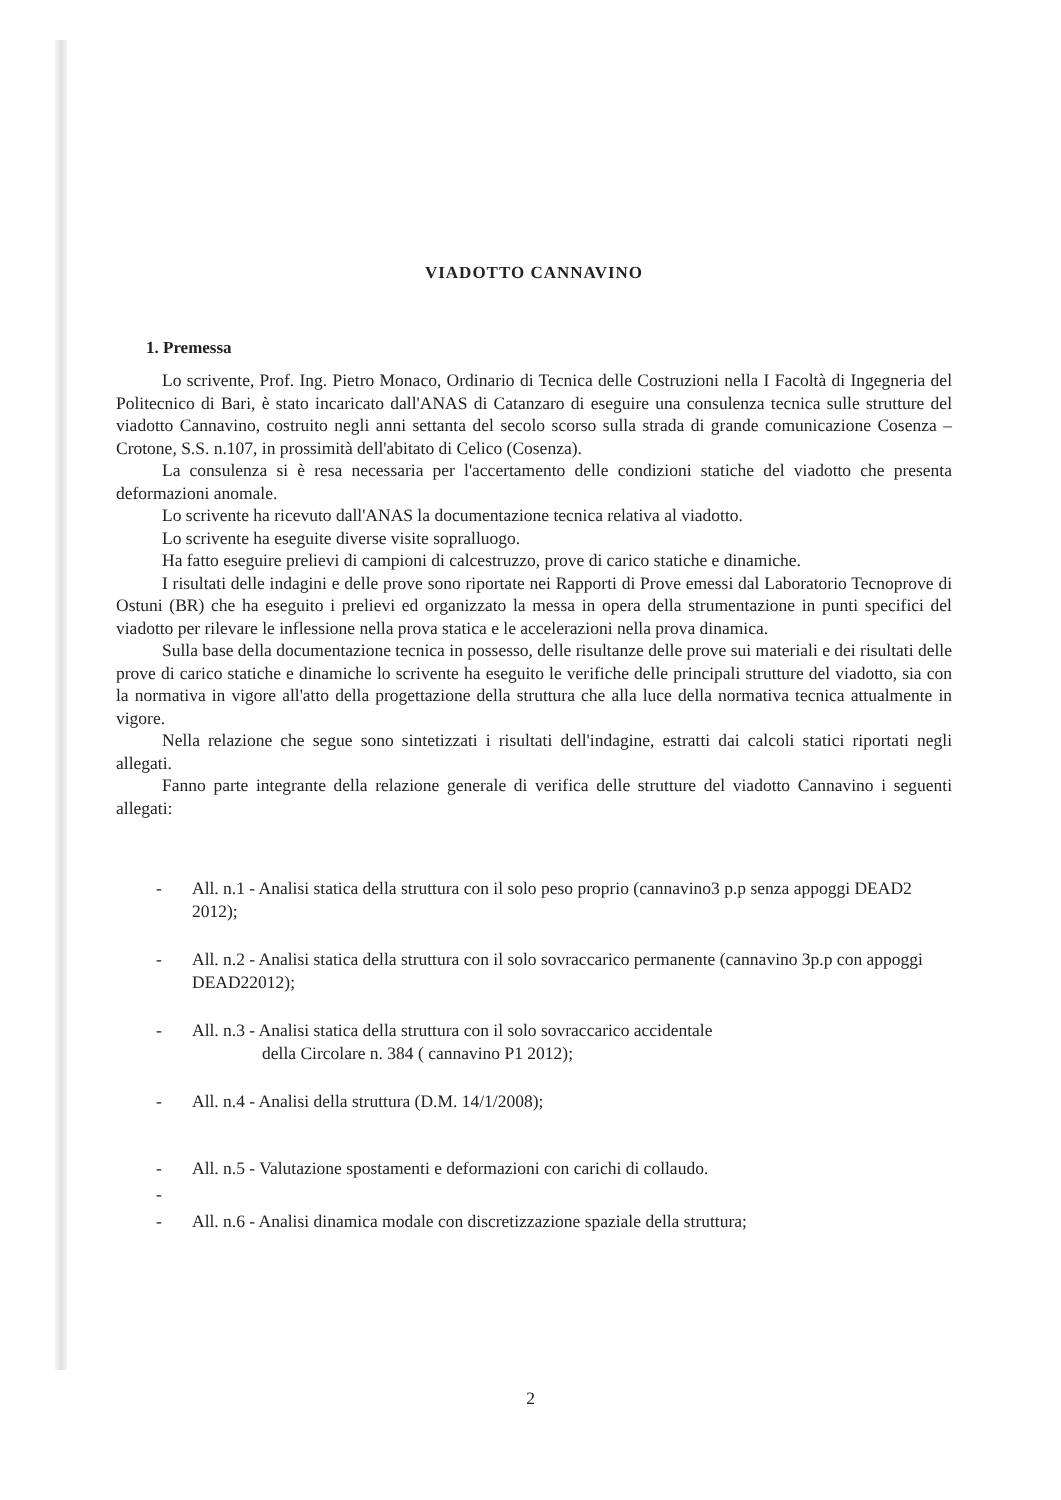VIADOTTO CANNAVINO
1. Premessa
Lo scrivente, Prof. Ing. Pietro Monaco, Ordinario di Tecnica delle Costruzioni nella I Facoltà di Ingegneria del Politecnico di Bari, è stato incaricato dall'ANAS di Catanzaro di eseguire una consulenza tecnica sulle strutture del viadotto Cannavino, costruito negli anni settanta del secolo scorso sulla strada di grande comunicazione Cosenza – Crotone, S.S. n.107, in prossimità dell'abitato di Celico (Cosenza).
La consulenza si è resa necessaria per l'accertamento delle condizioni statiche del viadotto che presenta deformazioni anomale.
Lo scrivente ha ricevuto dall'ANAS la documentazione tecnica relativa al viadotto.
Lo scrivente ha eseguite diverse visite sopralluogo.
Ha fatto eseguire prelievi di campioni di calcestruzzo, prove di carico statiche e dinamiche.
I risultati delle indagini e delle prove sono riportate nei Rapporti di Prove emessi dal Laboratorio Tecnoprove di Ostuni (BR) che ha eseguito i prelievi ed organizzato la messa in opera della strumentazione in punti specifici del viadotto per rilevare le inflessione nella prova statica e le accelerazioni nella prova dinamica.
Sulla base della documentazione tecnica in possesso, delle risultanze delle prove sui materiali e dei risultati delle prove di carico statiche e dinamiche lo scrivente ha eseguito le verifiche delle principali strutture del viadotto, sia con la normativa in vigore all'atto della progettazione della struttura che alla luce della normativa tecnica attualmente in vigore.
Nella relazione che segue sono sintetizzati i risultati dell'indagine, estratti dai calcoli statici riportati negli allegati.
Fanno parte integrante della relazione generale di verifica delle strutture del viadotto Cannavino i seguenti allegati:
- All. n.1 - Analisi statica della struttura con il solo peso proprio (cannavino3 p.p senza appoggi DEAD2 2012);
- All. n.2 - Analisi statica della struttura con il solo sovraccarico permanente (cannavino 3p.p con appoggi DEAD22012);
- All. n.3 - Analisi statica della struttura con il solo sovraccarico accidentale
della Circolare n. 384 ( cannavino P1 2012);
- All. n.4 - Analisi della struttura (D.M. 14/1/2008);
- All. n.5 - Valutazione spostamenti e deformazioni con carichi di collaudo.
-
- All. n.6 - Analisi dinamica modale con discretizzazione spaziale della struttura;
2